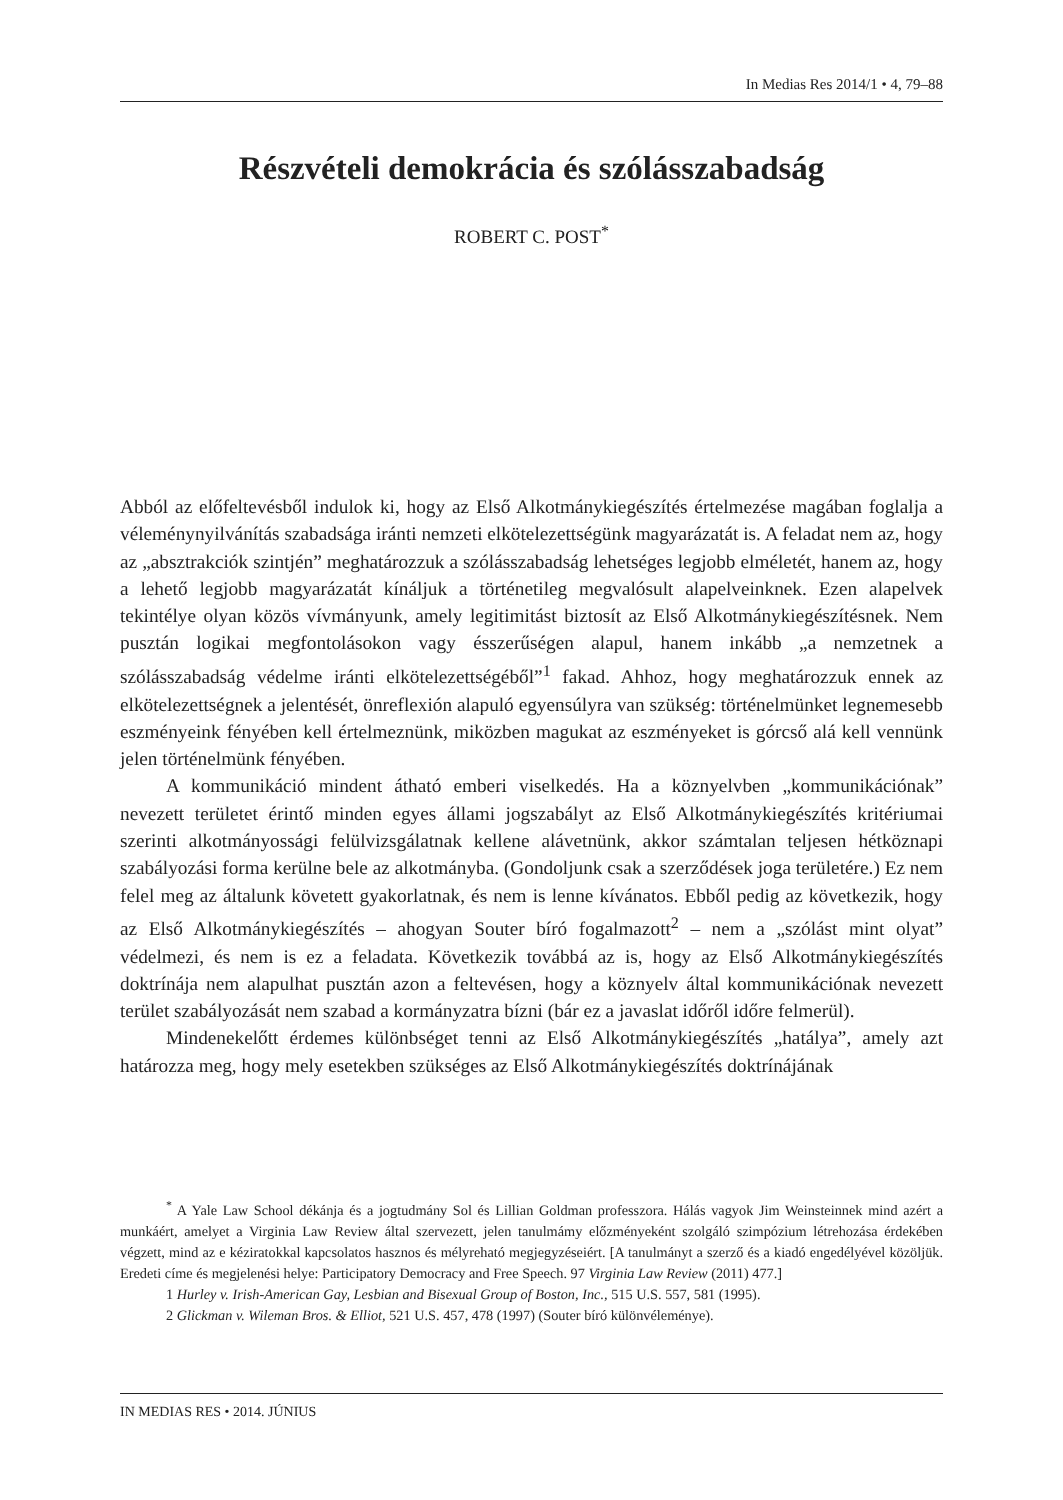In Medias Res 2014/1 • 4, 79–88
Részvételi demokrácia és szólásszabadság
ROBERT C. POST<sup>*</sup>
Abból az előfeltevésből indulok ki, hogy az Első Alkotmánykiegészítés értelmezése magában foglalja a véleménynyilvánítás szabadsága iránti nemzeti elkötelezettségünk magyarázatát is. A feladat nem az, hogy az „absztrakciók szintjén” meghatározzuk a szólásszabadság lehetséges legjobb elméletét, hanem az, hogy a lehető legjobb magyarázatát kínáljuk a történetileg megvalósult alapelveinknek. Ezen alapelvek tekintélye olyan közös vívmányunk, amely legitimitást biztosít az Első Alkotmánykiegészítésnek. Nem pusztán logikai megfontolásokon vagy ésszerűségen alapul, hanem inkább „a nemzetnek a szólásszabadság védelme iránti elkötelezettségéből”<sup>1</sup> fakad. Ahhoz, hogy meghatározzuk ennek az elkötelezettségnek a jelentését, önreflexión alapuló egyensúlyra van szükség: történelmünket legnemesebb eszményeink fényében kell értelmeznünk, miközben magukat az eszményeket is górcső alá kell vennünk jelen történelmünk fényében.
A kommunikáció mindent átható emberi viselkedés. Ha a köznyelvben „kommunikációnak” nevezett területet érintő minden egyes állami jogszabályt az Első Alkotmánykiegészítés kritériumai szerinti alkotmányossági felülvizsgálatnak kellene alávetnünk, akkor számtalan teljesen hétköznapi szabályozási forma kerülne bele az alkotmányba. (Gondoljunk csak a szerződések joga területére.) Ez nem felel meg az általunk követett gyakorlatnak, és nem is lenne kívánatos. Ebből pedig az következik, hogy az Első Alkotmánykiegészítés – ahogyan Souter bíró fogalmazott<sup>2</sup> – nem a „szólást mint olyat” védelmezi, és nem is ez a feladata. Következik továbbá az is, hogy az Első Alkotmánykiegészítés doktrínája nem alapulhat pusztán azon a feltevésen, hogy a köznyelv által kommunikációnak nevezett terület szabályozását nem szabad a kormányzatra bízni (bár ez a javaslat időről időre felmerül).
Mindenekelőtt érdemes különbséget tenni az Első Alkotmánykiegészítés „hatálya”, amely azt határozza meg, hogy mely esetekben szükséges az Első Alkotmánykiegészítés doktrínájának
<sup>*</sup> A Yale Law School dékánja és a jogtudmány Sol és Lillian Goldman professzora. Hálás vagyok Jim Weinsteinnek mind azért a munkáért, amelyet a Virginia Law Review által szervezett, jelen tanulmámy előzményeként szolgáló szimpózium létrehozása érdekében végzett, mind az e kéziratokkal kapcsolatos hasznos és mélyreható megjegyzéseiért. [A tanulmányt a szerző és a kiadó engedélyével közöljük. Eredeti címe és megjelenési helye: Participatory Democracy and Free Speech. 97 Virginia Law Review (2011) 477.]
1 Hurley v. Irish-American Gay, Lesbian and Bisexual Group of Boston, Inc., 515 U.S. 557, 581 (1995).
2 Glickman v. Wileman Bros. & Elliot, 521 U.S. 457, 478 (1997) (Souter bíró különvéleménye).
IN MEDIAS RES • 2014. JÚNIUS